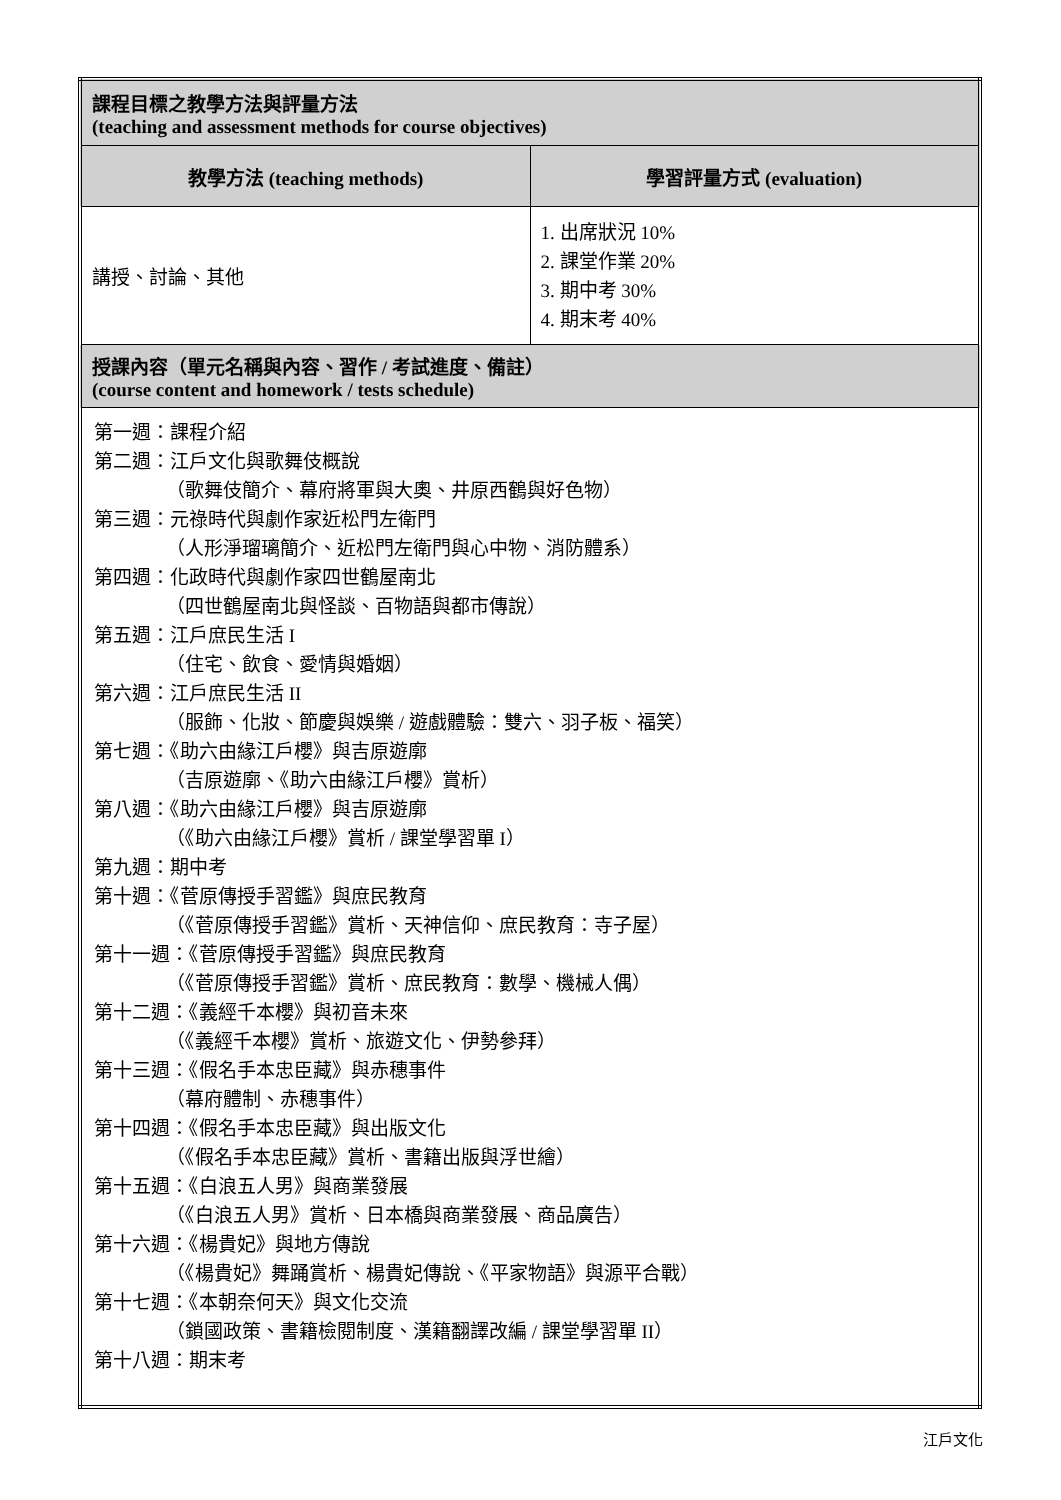| 課程目標之教學方法與評量方法 (teaching and assessment methods for course objectives) | |
| 教學方法 (teaching methods) | 學習評量方式 (evaluation) |
| 講授、討論、其他 | 1. 出席狀況 10% 2. 課堂作業 20% 3. 期中考 30% 4. 期末考 40% |
| 授課內容（單元名稱與內容、習作 / 考試進度、備註） (course content and homework / tests schedule) | |
| 第一週：課程介紹 第二週：江戶文化與歌舞伎概說 （歌舞伎簡介、幕府將軍與大奧、井原西鶴與好色物） 第三週：元祿時代與劇作家近松門左衛門 （人形淨瑠璃簡介、近松門左衛門與心中物、消防體系） 第四週：化政時代與劇作家四世鶴屋南北 （四世鶴屋南北與怪談、百物語與都市傳說） 第五週：江戶庶民生活 I （住宅、飲食、愛情與婚姻） 第六週：江戶庶民生活 II （服飾、化妝、節慶與娛樂 / 遊戲體驗：雙六、羽子板、福笑） 第七週：《助六由緣江戶櫻》與吉原遊廓 （吉原遊廓、《助六由緣江戶櫻》賞析） 第八週：《助六由緣江戶櫻》與吉原遊廓 （《助六由緣江戶櫻》賞析 / 課堂學習單 I） 第九週：期中考 第十週：《菅原傳授手習鑑》與庶民教育 （《菅原傳授手習鑑》賞析、天神信仰、庶民教育：寺子屋） 第十一週：《菅原傳授手習鑑》與庶民教育 （《菅原傳授手習鑑》賞析、庶民教育：數學、機械人偶） 第十二週：《義經千本櫻》與初音未來 （《義經千本櫻》賞析、旅遊文化、伊勢參拜） 第十三週：《假名手本忠臣藏》與赤穗事件 （幕府體制、赤穗事件） 第十四週：《假名手本忠臣藏》與出版文化 （《假名手本忠臣藏》賞析、書籍出版與浮世繪） 第十五週：《白浪五人男》與商業發展 （《白浪五人男》賞析、日本橋與商業發展、商品廣告） 第十六週：《楊貴妃》與地方傳說 （《楊貴妃》舞踊賞析、楊貴妃傳說、《平家物語》與源平合戰） 第十七週：《本朝奈何天》與文化交流 （鎖國政策、書籍檢閱制度、漢籍翻譯改編 / 課堂學習單 II） 第十八週：期末考 | |
江戶文化